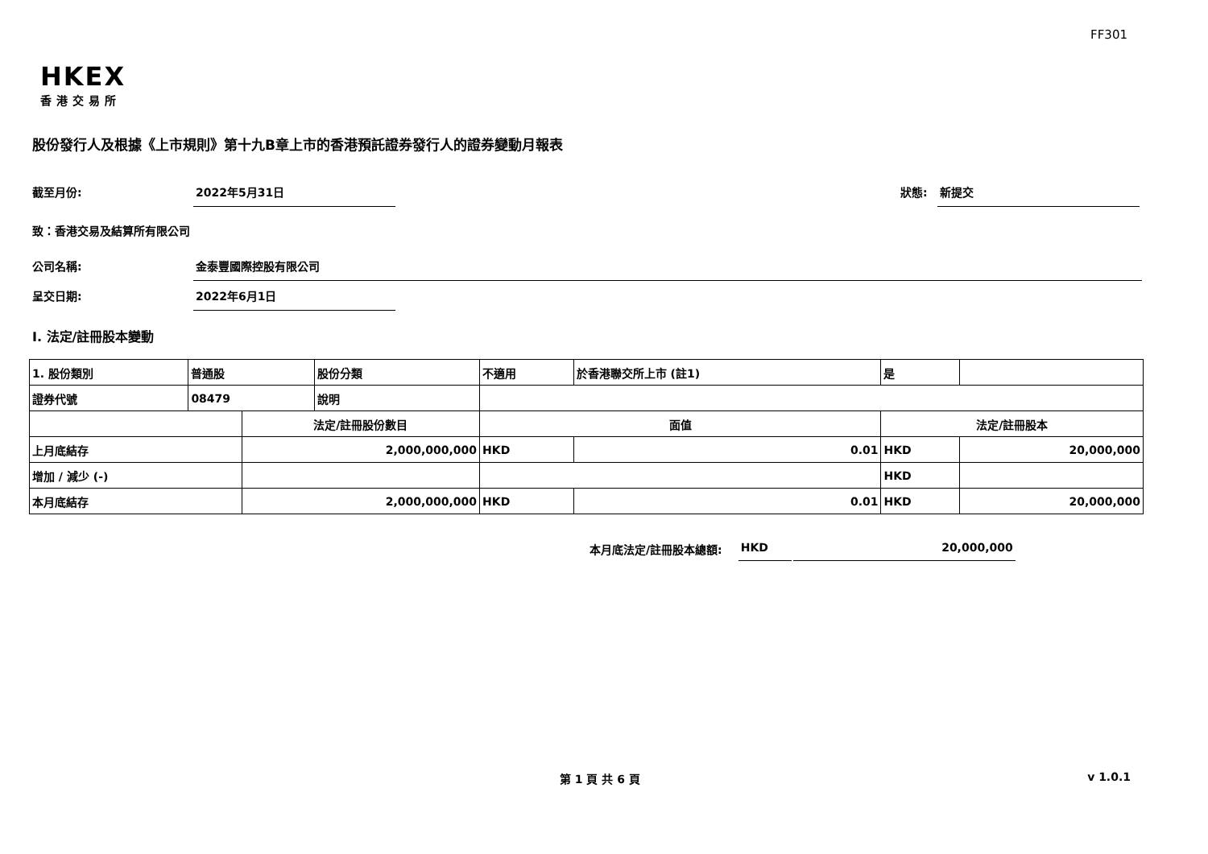FF301
HKEX
香港交易所
股份發行人及根據《上市規則》第十九B章上市的香港預託證券發行人的證券變動月報表
截至月份: 2022年5月31日 狀態: 新提交
致：香港交易及結算所有限公司
公司名稱: 金泰豐國際控股有限公司
呈交日期: 2022年6月1日
I. 法定/註冊股本變動
| 1. 股份類別 | 普通股 | | 股份分類 | 不適用 | | 於香港聯交所上市 (註1) | 是 | |
| 證券代號 | 08479 | | 說明 | | | | | |
| | | 法定/註冊股份數目 | | | 面值 | | 法定/註冊股本 | |
| 上月底結存 | | 2,000,000,000 | | | HKD | 0.01 | HKD | 20,000,000 |
| 增加 / 減少 (-) | | | | | | | HKD | |
| 本月底結存 | | 2,000,000,000 | | | HKD | 0.01 | HKD | 20,000,000 |
本月底法定/註冊股本總額: HKD 20,000,000
第 1 頁 共 6 頁 v 1.0.1